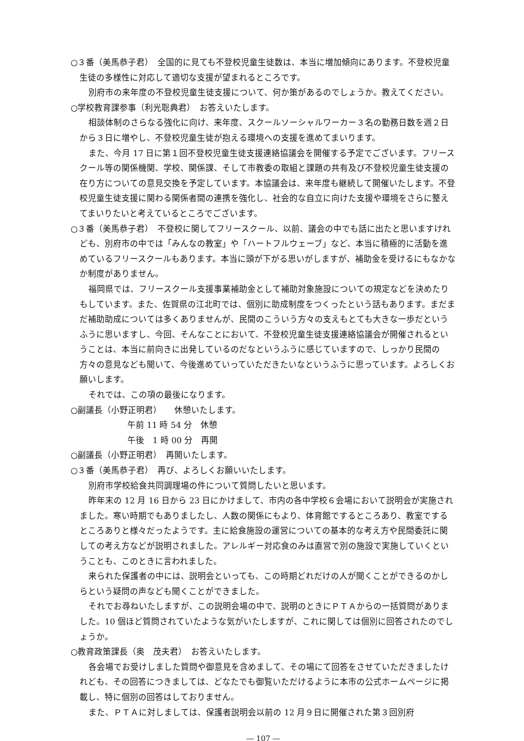○３番（美馬恭子君）　全国的に見ても不登校児童生徒数は、本当に増加傾向にあります。不登校児童生徒の多様性に対応して適切な支援が望まれるところです。
別府市の来年度の不登校児童生徒支援について、何か策があるのでしょうか。教えてください。
○学校教育課参事（利光聡典君）　お答えいたします。
相談体制のさらなる強化に向け、来年度、スクールソーシャルワーカー３名の勤務日数を週２日から３日に増やし、不登校児童生徒が抱える環境への支援を進めてまいります。
また、今月 17 日に第１回不登校児童生徒支援連絡協議会を開催する予定でございます。フリースクール等の関係機関、学校、関係課、そして市教委の取組と課題の共有及び不登校児童生徒支援の在り方についての意見交換を予定しています。本協議会は、来年度も継続して開催いたします。不登校児童生徒支援に関わる関係者間の連携を強化し、社会的な自立に向けた支援や環境をさらに整えてまいりたいと考えているところでございます。
○３番（美馬恭子君）　不登校に関してフリースクール、以前、議会の中でも話に出たと思いますけれども、別府市の中では「みんなの教室」や「ハートフルウェーブ」など、本当に積極的に活動を進めているフリースクールもあります。本当に頭が下がる思いがしますが、補助金を受けるにもなかなか制度がありません。
福岡県では、フリースクール支援事業補助金として補助対象施設についての規定などを決めたりもしています。また、佐賀県の江北町では、個別に助成制度をつくったという話もあります。まだまだ補助助成については多くありませんが、民間のこういう方々の支えもとても大きな一歩だというふうに思いますし、今回、そんなことにおいて、不登校児童生徒支援連絡協議会が開催されるということは、本当に前向きに出発しているのだなというふうに感じていますので、しっかり民間の方々の意見なども聞いて、今後進めていっていただきたいなというふうに思っています。よろしくお願いします。
それでは、この項の最後になります。
○副議長（小野正明君）　　休憩いたします。
午前 11 時 54 分　休憩
午後　1 時 00 分　再開
○副議長（小野正明君）　再開いたします。
○３番（美馬恭子君）　再び、よろしくお願いいたします。
別府市学校給食共同調理場の件について質問したいと思います。
昨年末の 12 月 16 日から 23 日にかけまして、市内の各中学校６会場において説明会が実施されました。寒い時期でもありましたし、人数の関係にもより、体育館でするところあり、教室でするところありと様々だったようです。主に給食施設の運営についての基本的な考え方や民間委託に関しての考え方などが説明されました。アレルギー対応食のみは直営で別の施設で実施していくということも、このときに言われました。
来られた保護者の中には、説明会といっても、この時期どれだけの人が聞くことができるのかしらという疑問の声なども聞くことができました。
それでお尋ねいたしますが、この説明会場の中で、説明のときにＰＴＡからの一括質問がありました。10 個ほど質問されていたような気がいたしますが、これに関しては個別に回答されたのでしょうか。
○教育政策課長（奥　茂夫君）　お答えいたします。
各会場でお受けしました質問や御意見を含めまして、その場にて回答をさせていただきましたけれども、その回答につきましては、どなたでも御覧いただけるように本市の公式ホームページに掲載し、特に個別の回答はしておりません。
また、ＰＴＡに対しましては、保護者説明会以前の 12 月９日に開催された第３回別府
― 107 ―